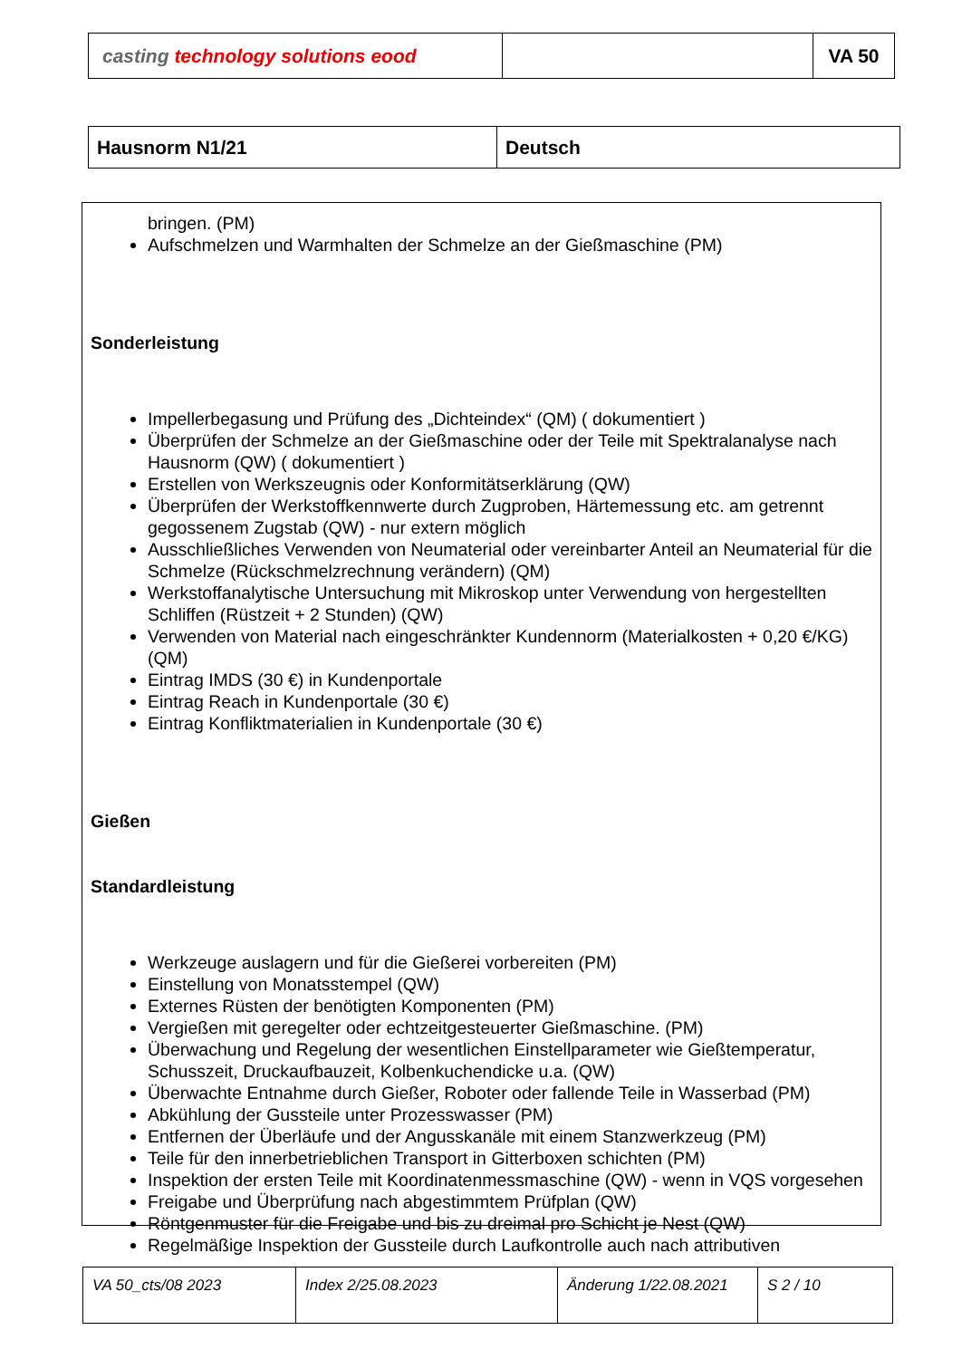| casting technology solutions eood | | VA 50 |
| Hausnorm N1/21 | Deutsch |
bringen. (PM)
Aufschmelzen und Warmhalten der Schmelze an der Gießmaschine (PM)
Sonderleistung
Impellerbegasung und Prüfung des „Dichteindex“ (QM) ( dokumentiert )
Überprüfen der Schmelze an der Gießmaschine oder der Teile mit Spektralanalyse nach Hausnorm (QW) ( dokumentiert )
Erstellen von Werkszeugnis oder Konformitätserklärung (QW)
Überprüfen der Werkstoffkennwerte durch Zugproben, Härtemessung etc. am getrennt gegossenem Zugstab (QW) - nur extern möglich
Ausschließliches Verwenden von Neumaterial oder vereinbarter Anteil an Neumaterial für die Schmelze (Rückschmelzrechnung verändern) (QM)
Werkstoffanalytische Untersuchung mit Mikroskop unter Verwendung von hergestellten Schliffen (Rüstzeit + 2 Stunden) (QW)
Verwenden von Material nach eingeschränkter Kundennorm (Materialkosten + 0,20 €/KG) (QM)
Eintrag IMDS (30 €) in Kundenportale
Eintrag Reach in Kundenportale (30 €)
Eintrag Konfliktmaterialien in Kundenportale (30 €)
Gießen
Standardleistung
Werkzeuge auslagern und für die Gießerei vorbereiten (PM)
Einstellung von Monatsstempel (QW)
Externes Rüsten der benötigten Komponenten (PM)
Vergießen mit geregelter oder echtzeitgesteuerter Gießmaschine. (PM)
Überwachung und Regelung der wesentlichen Einstellparameter wie Gießtemperatur, Schusszeit, Druckaufbauzeit, Kolbenkuchendicke u.a. (QW)
Überwachte Entnahme durch Gießer, Roboter oder fallende Teile in Wasserbad (PM)
Abkühlung der Gussteile unter Prozesswasser (PM)
Entfernen der Überläufe und der Angusskanäle mit einem Stanzwerkzeug (PM)
Teile für den innerbetrieblichen Transport in Gitterboxen schichten (PM)
Inspektion der ersten Teile mit Koordinatenmessmaschine (QW) - wenn in VQS vorgesehen
Freigabe und Überprüfung nach abgestimmtem Prüfplan (QW)
Röntgenmuster für die Freigabe und bis zu dreimal pro Schicht je Nest (QW)
Regelmäßige Inspektion der Gussteile durch Laufkontrolle auch nach attributiven
| VA 50_cts/08 2023 | Index 2/25.08.2023 | Änderung 1/22.08.2021 | S 2 / 10 |